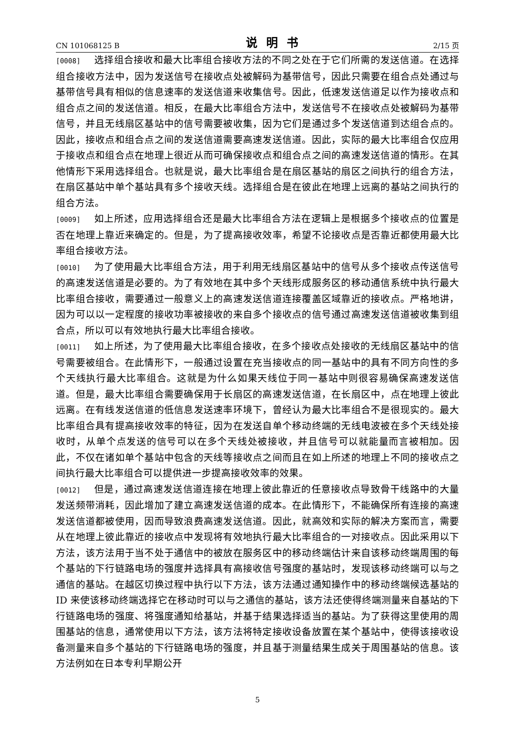CN 101068125 B 说明书 2/15 页
[0008] 选择组合接收和最大比率组合接收方法的不同之处在于它们所需的发送信道。在选择组合接收方法中，因为发送信号在接收点处被解码为基带信号，因此只需要在组合点处通过与基带信号具有相似的信息速率的发送信道来收集信号。因此，低速发送信道足以作为接收点和组合点之间的发送信道。相反，在最大比率组合方法中，发送信号不在接收点处被解码为基带信号，并且无线扇区基站中的信号需要被收集，因为它们是通过多个发送信道到达组合点的。因此，接收点和组合点之间的发送信道需要高速发送信道。因此，实际的最大比率组合仅应用于接收点和组合点在地理上很近从而可确保接收点和组合点之间的高速发送信道的情形。在其他情形下采用选择组合。也就是说，最大比率组合是在扇区基站的扇区之间执行的组合方法，在扇区基站中单个基站具有多个接收天线。选择组合是在彼此在地理上远离的基站之间执行的组合方法。
[0009] 如上所述，应用选择组合还是最大比率组合方法在逻辑上是根据多个接收点的位置是否在地理上靠近来确定的。但是，为了提高接收效率，希望不论接收点是否靠近都使用最大比率组合接收方法。
[0010] 为了使用最大比率组合方法，用于利用无线扇区基站中的信号从多个接收点传送信号的高速发送信道是必要的。为了有效地在其中多个天线形成服务区的移动通信系统中执行最大比率组合接收，需要通过一般意义上的高速发送信道连接覆盖区域靠近的接收点。严格地讲，因为可以以一定程度的接收功率被接收的来自多个接收点的信号通过高速发送信道被收集到组合点，所以可以有效地执行最大比率组合接收。
[0011] 如上所述，为了使用最大比率组合接收，在多个接收点处接收的无线扇区基站中的信号需要被组合。在此情形下，一般通过设置在充当接收点的同一基站中的具有不同方向性的多个天线执行最大比率组合。这就是为什么如果天线位于同一基站中则很容易确保高速发送信道。但是，最大比率组合需要确保用于长扇区的高速发送信道，在长扇区中，点在地理上彼此远离。在有线发送信道的低信息发送速率环境下，曾经认为最大比率组合不是很现实的。最大比率组合具有提高接收效率的特征，因为在发送自单个移动终端的无线电波被在多个天线处接收时，从单个点发送的信号可以在多个天线处被接收，并且信号可以就能量而言被相加。因此，不仅在诸如单个基站中包含的天线等接收点之间而且在如上所述的地理上不同的接收点之间执行最大比率组合可以提供进一步提高接收效率的效果。
[0012] 但是，通过高速发送信道连接在地理上彼此靠近的任意接收点导致骨干线路中的大量发送频带消耗，因此增加了建立高速发送信道的成本。在此情形下，不能确保所有连接的高速发送信道都被使用，因而导致浪费高速发送信道。因此，就高效和实际的解决方案而言，需要从在地理上彼此靠近的接收点中发现将有效地执行最大比率组合的一对接收点。因此采用以下方法，该方法用于当不处于通信中的被放在服务区中的移动终端估计来自该移动终端周围的每个基站的下行链路电场的强度并选择具有高接收信号强度的基站时，发现该移动终端可以与之通信的基站。在越区切换过程中执行以下方法，该方法通过通知操作中的移动终端候选基站的 ID 来使该移动终端选择它在移动时可以与之通信的基站，该方法还使得终端测量来自基站的下行链路电场的强度、将强度通知给基站，并基于结果选择适当的基站。为了获得这里使用的周围基站的信息，通常使用以下方法，该方法将特定接收设备放置在某个基站中，使得该接收设备测量来自多个基站的下行链路电场的强度，并且基于测量结果生成关于周围基站的信息。该方法例如在日本专利早期公开
5